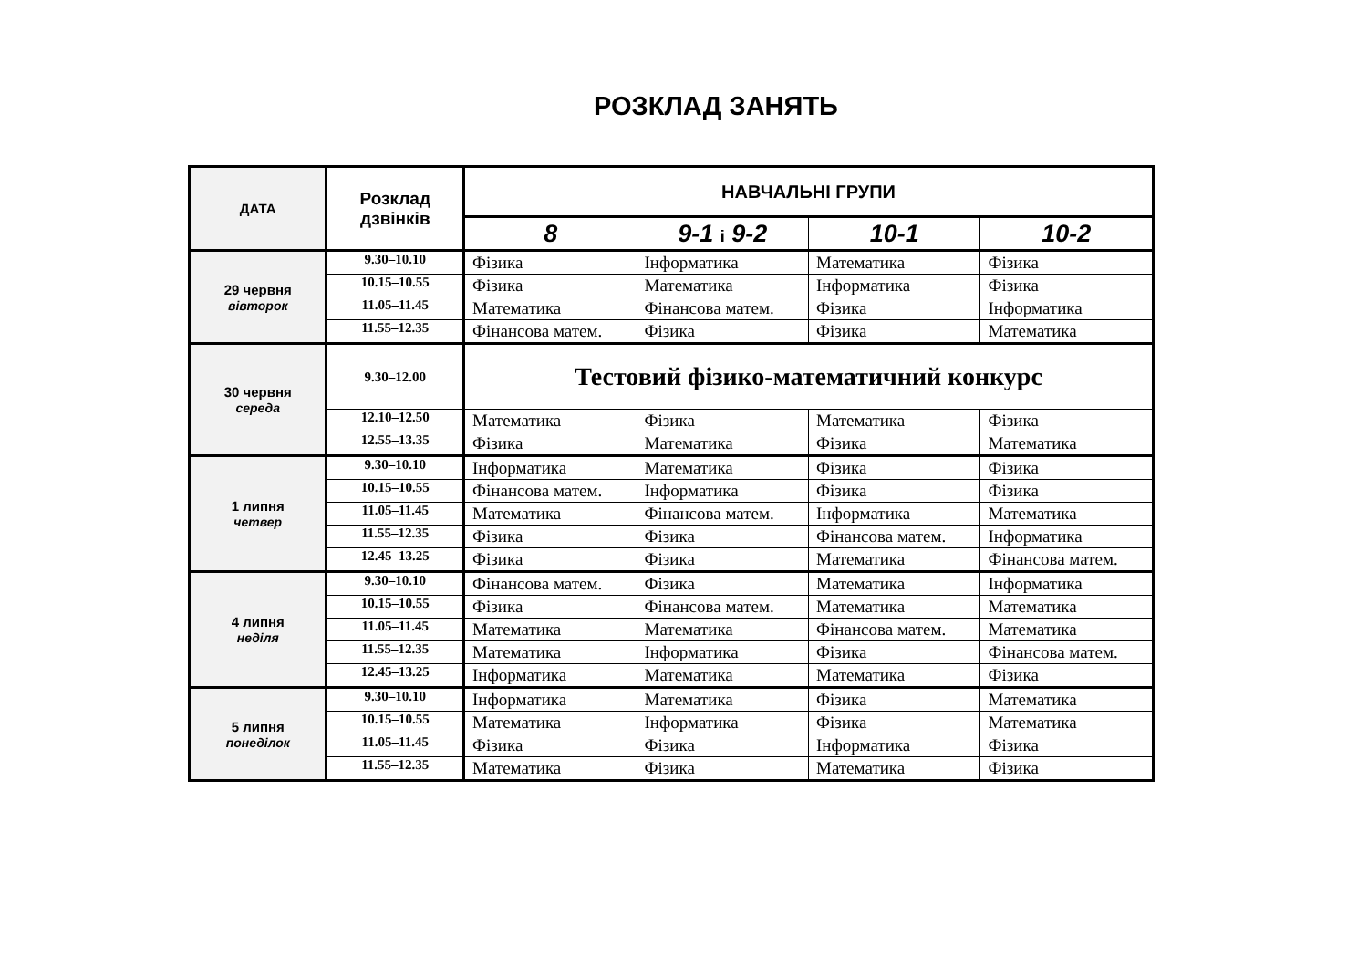РОЗКЛАД ЗАНЯТЬ
| ДАТА | Розклад дзвінків | НАВЧАЛЬНІ ГРУПИ | | | |
| --- | --- | --- | --- | --- | --- |
| | | 8 | 9-1 і 9-2 | 10-1 | 10-2 |
| 29 червня вівторок | 9.30–10.10 | Фізика | Інформатика | Математика | Фізика |
| | 10.15–10.55 | Фізика | Математика | Інформатика | Фізика |
| | 11.05–11.45 | Математика | Фінансова матем. | Фізика | Інформатика |
| | 11.55–12.35 | Фінансова матем. | Фізика | Фізика | Математика |
| 30 червня середа | 9.30–12.00 | Тестовий фізико-математичний конкурс | | | |
| | 12.10–12.50 | Математика | Фізика | Математика | Фізика |
| | 12.55–13.35 | Фізика | Математика | Фізика | Математика |
| 1 липня четвер | 9.30–10.10 | Інформатика | Математика | Фізика | Фізика |
| | 10.15–10.55 | Фінансова матем. | Інформатика | Фізика | Фізика |
| | 11.05–11.45 | Математика | Фінансова матем. | Інформатика | Математика |
| | 11.55–12.35 | Фізика | Фізика | Фінансова матем. | Інформатика |
| | 12.45–13.25 | Фізика | Фізика | Математика | Фінансова матем. |
| 4 липня неділя | 9.30–10.10 | Фінансова матем. | Фізика | Математика | Інформатика |
| | 10.15–10.55 | Фізика | Фінансова матем. | Математика | Математика |
| | 11.05–11.45 | Математика | Математика | Фінансова матем. | Математика |
| | 11.55–12.35 | Математика | Інформатика | Фізика | Фінансова матем. |
| | 12.45–13.25 | Інформатика | Математика | Математика | Фізика |
| 5 липня понеділок | 9.30–10.10 | Інформатика | Математика | Фізика | Математика |
| | 10.15–10.55 | Математика | Інформатика | Фізика | Математика |
| | 11.05–11.45 | Фізика | Фізика | Інформатика | Фізика |
| | 11.55–12.35 | Математика | Фізика | Математика | Фізика |